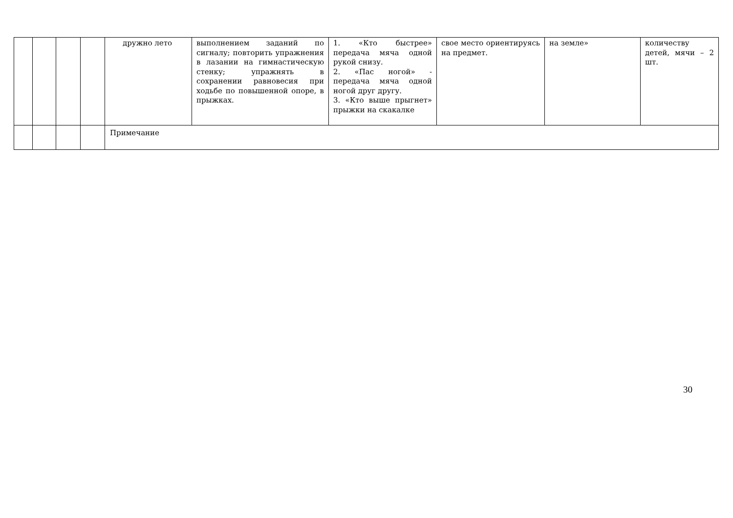| | | | | дружно лето | выполнением заданий по сигналу; повторить упражнения в лазании на гимнастическую стенку; упражнять в сохранении равновесия при ходьбе по повышенной опоре, в прыжках. | 1. «Кто быстрее» передача мяча одной рукой снизу. 2. «Пас ногой» - передача мяча одной ногой друг другу. 3. «Кто выше прыгнет» прыжки на скакалке | свое место ориентируясь на предмет. | на земле» | количеству детей, мячи – 2 шт. |
| | | | | Примечание | | | | | |
30